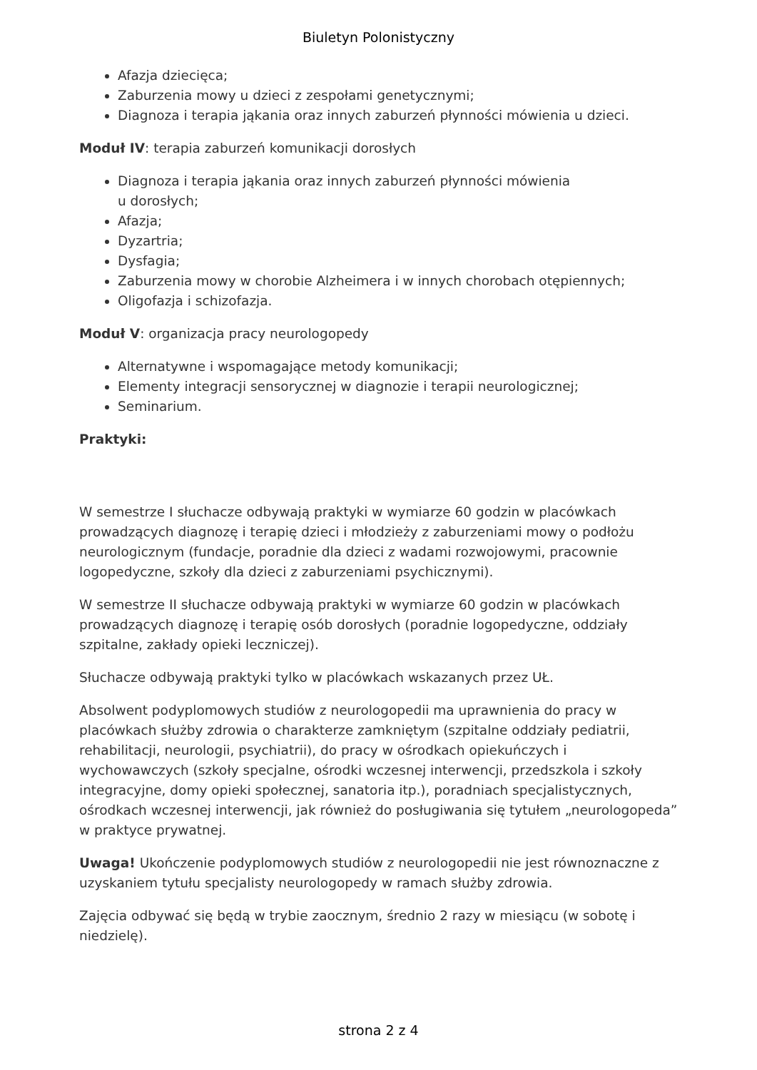Biuletyn Polonistyczny
Afazja dziecięca;
Zaburzenia mowy u dzieci z zespołami genetycznymi;
Diagnoza i terapia jąkania oraz innych zaburzeń płynności mówienia u dzieci.
Moduł IV: terapia zaburzeń komunikacji dorosłych
Diagnoza i terapia jąkania oraz innych zaburzeń płynności mówienia
u dorosłych;
Afazja;
Dyzartria;
Dysfagia;
Zaburzenia mowy w chorobie Alzheimera i w innych chorobach otępiennych;
Oligofazja i schizofazja.
Moduł V: organizacja pracy neurologopedy
Alternatywne i wspomagające metody komunikacji;
Elementy integracji sensorycznej w diagnozie i terapii neurologicznej;
Seminarium.
Praktyki:
W semestrze I słuchacze odbywają praktyki w wymiarze 60 godzin w placówkach prowadzących diagnozę i terapię dzieci i młodzieży z zaburzeniami mowy o podłożu neurologicznym (fundacje, poradnie dla dzieci z wadami rozwojowymi, pracownie logopedyczne, szkoły dla dzieci z zaburzeniami psychicznymi).
W semestrze II słuchacze odbywają praktyki w wymiarze 60 godzin w placówkach prowadzących diagnozę i terapię osób dorosłych (poradnie logopedyczne, oddziały szpitalne, zakłady opieki leczniczej).
Słuchacze odbywają praktyki tylko w placówkach wskazanych przez UŁ.
Absolwent podyplomowych studiów z neurologopedii ma uprawnienia do pracy w placówkach służby zdrowia o charakterze zamkniętym (szpitalne oddziały pediatrii, rehabilitacji, neurologii, psychiatrii), do pracy w ośrodkach opiekuńczych i wychowawczych (szkoły specjalne, ośrodki wczesnej interwencji, przedszkola i szkoły integracyjne, domy opieki społecznej, sanatoria itp.), poradniach specjalistycznych, ośrodkach wczesnej interwencji, jak również do posługiwania się tytułem „neurologopeda” w praktyce prywatnej.
Uwaga! Ukończenie podyplomowych studiów z neurologopedii nie jest równoznaczne z uzyskaniem tytułu specjalisty neurologopedy w ramach służby zdrowia.
Zajęcia odbywać się będą w trybie zaocznym, średnio 2 razy w miesiącu (w sobotę i niedzielę).
strona 2 z 4